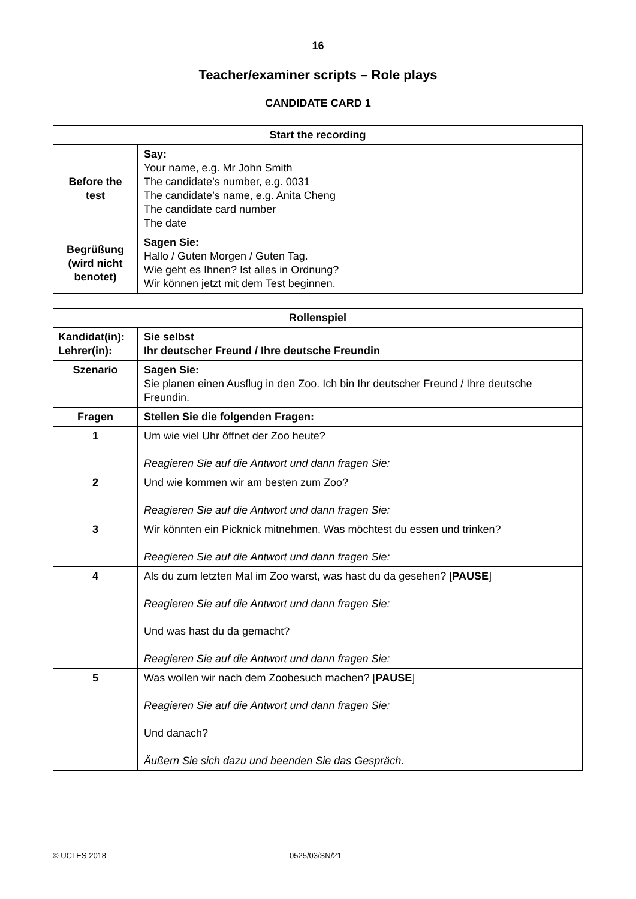16
Teacher/examiner scripts – Role plays
CANDIDATE CARD 1
| Start the recording | |
| --- | --- |
| Before the test | Say: Your name, e.g. Mr John Smith The candidate’s number, e.g. 0031 The candidate’s name, e.g. Anita Cheng The candidate card number The date |
| Begrüßung (wird nicht benotet) | Sagen Sie: Hallo / Guten Morgen / Guten Tag. Wie geht es Ihnen? Ist alles in Ordnung? Wir können jetzt mit dem Test beginnen. |
| Rollenspiel | |
| --- | --- |
| Kandidat(in): Lehrer(in): | Sie selbst Ihr deutscher Freund / Ihre deutsche Freundin |
| Szenario | Sagen Sie: Sie planen einen Ausflug in den Zoo. Ich bin Ihr deutscher Freund / Ihre deutsche Freundin. |
| Fragen | Stellen Sie die folgenden Fragen: |
| 1 | Um wie viel Uhr öffnet der Zoo heute? Reagieren Sie auf die Antwort und dann fragen Sie: |
| 2 | Und wie kommen wir am besten zum Zoo? Reagieren Sie auf die Antwort und dann fragen Sie: |
| 3 | Wir könnten ein Picknick mitnehmen. Was möchtest du essen und trinken? Reagieren Sie auf die Antwort und dann fragen Sie: |
| 4 | Als du zum letzten Mal im Zoo warst, was hast du da gesehen? [ PAUSE ] Reagieren Sie auf die Antwort und dann fragen Sie: Und was hast du da gemacht? Reagieren Sie auf die Antwort und dann fragen Sie: |
| 5 | Was wollen wir nach dem Zoobesuch machen? [ PAUSE ] Reagieren Sie auf die Antwort und dann fragen Sie: Und danach? Äußern Sie sich dazu und beenden Sie das Gespräch. |
© UCLES 2018 0525/03/SN/21